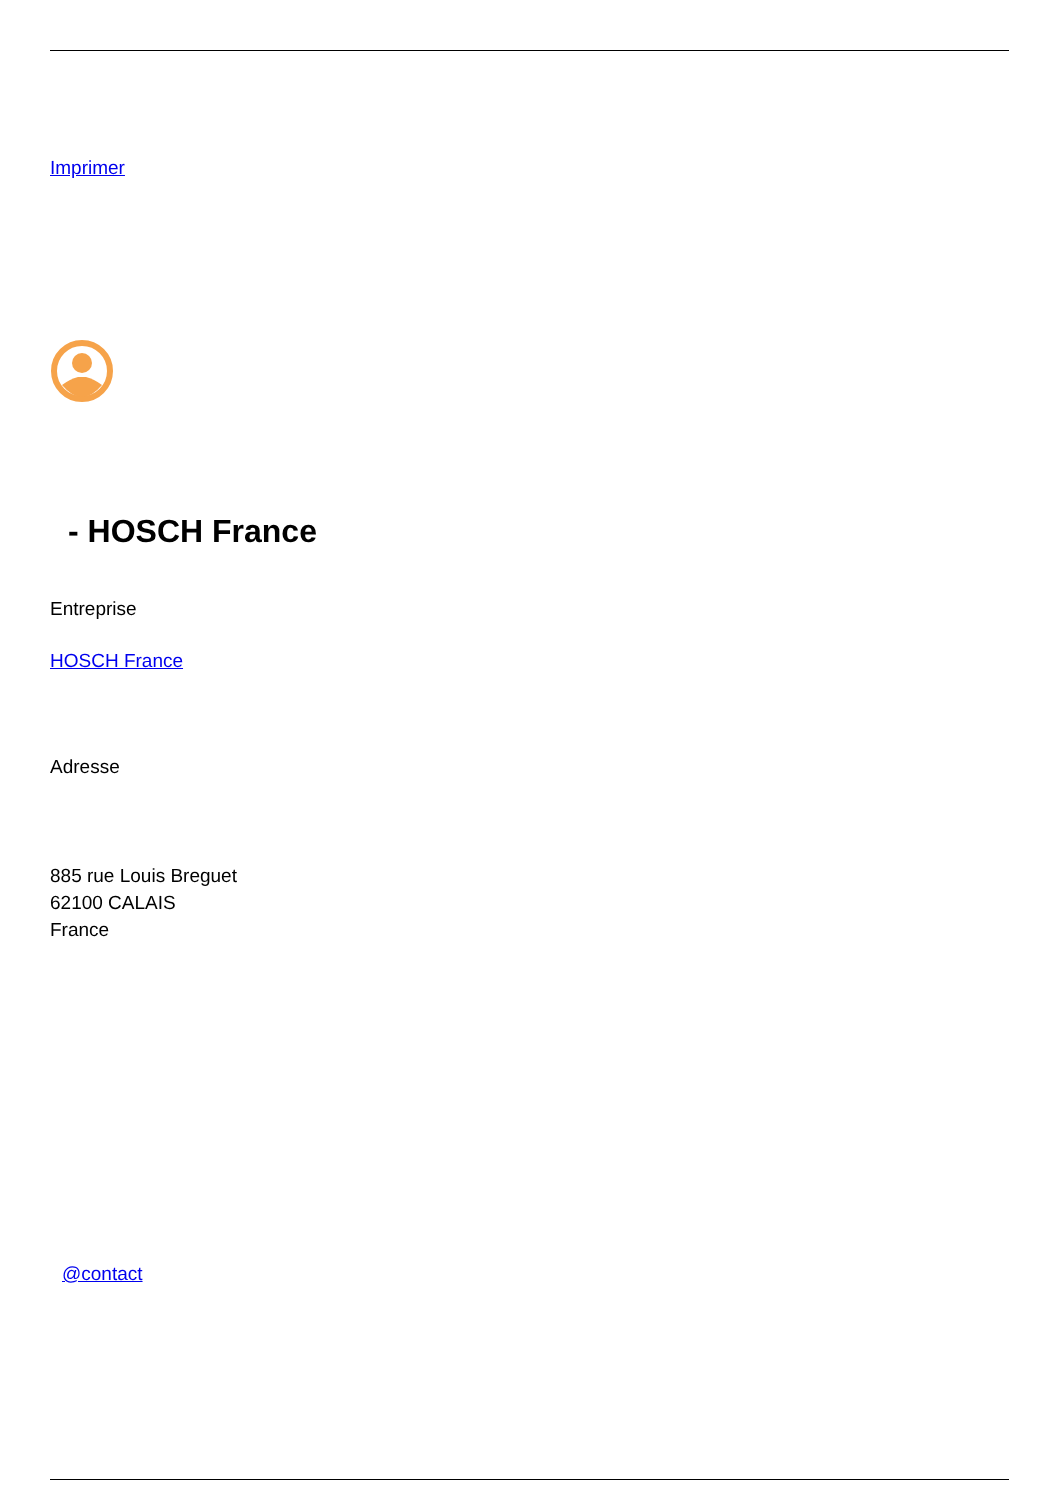Imprimer
- HOSCH France
Entreprise
HOSCH France
Adresse
885 rue Louis Breguet
62100 CALAIS
France
@contact